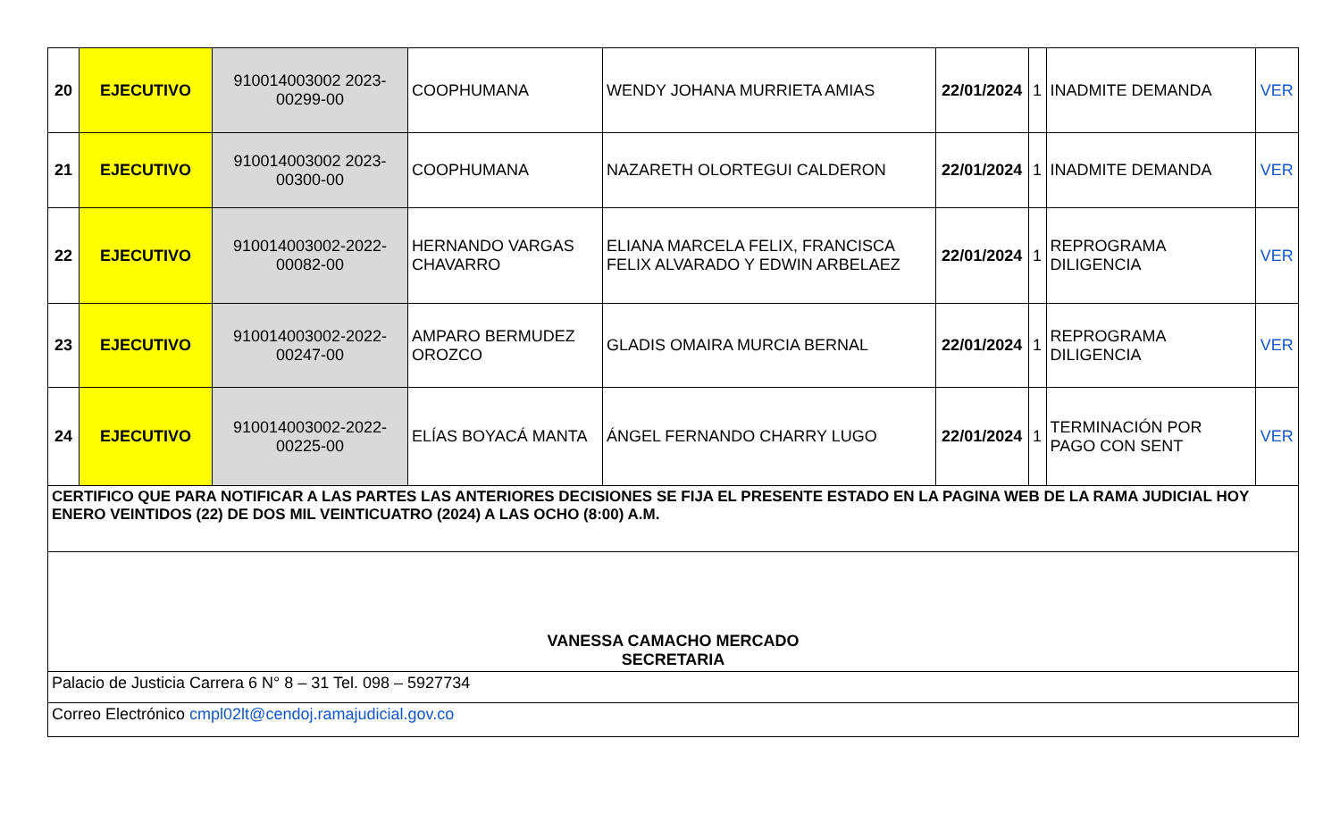| 20 | EJECUTIVO | 910014003002 2023-00299-00 | COOPHUMANA | WENDY JOHANA MURRIETA AMIAS | 22/01/2024 | 1 | INADMITE DEMANDA | VER |
| 21 | EJECUTIVO | 910014003002 2023-00300-00 | COOPHUMANA | NAZARETH OLORTEGUI CALDERON | 22/01/2024 | 1 | INADMITE DEMANDA | VER |
| 22 | EJECUTIVO | 910014003002-2022-00082-00 | HERNANDO VARGAS CHAVARRO | ELIANA MARCELA FELIX, FRANCISCA FELIX ALVARADO Y EDWIN ARBELAEZ | 22/01/2024 | 1 | REPROGRAMA DILIGENCIA | VER |
| 23 | EJECUTIVO | 910014003002-2022-00247-00 | AMPARO BERMUDEZ OROZCO | GLADIS OMAIRA MURCIA BERNAL | 22/01/2024 | 1 | REPROGRAMA DILIGENCIA | VER |
| 24 | EJECUTIVO | 910014003002-2022-00225-00 | ELÍAS BOYACÁ MANTA | ÁNGEL FERNANDO CHARRY LUGO | 22/01/2024 | 1 | TERMINACIÓN POR PAGO CON SENT | VER |
| CERTIFICO QUE PARA NOTIFICAR A LAS PARTES LAS ANTERIORES DECISIONES SE FIJA EL PRESENTE ESTADO EN LA PAGINA WEB DE LA RAMA JUDICIAL HOY ENERO VEINTIDOS (22) DE DOS MIL VEINTICUATRO (2024) A LAS OCHO (8:00) A.M. | | | | | | | | |
| VANESSA CAMACHO MERCADO SECRETARIA | | | | | | | | |
| Palacio de Justicia Carrera 6 N° 8 – 31 Tel. 098 – 5927734 | | | | | | | | |
| Correo Electrónico cmpl02lt@cendoj.ramajudicial.gov.co | | | | | | | | |